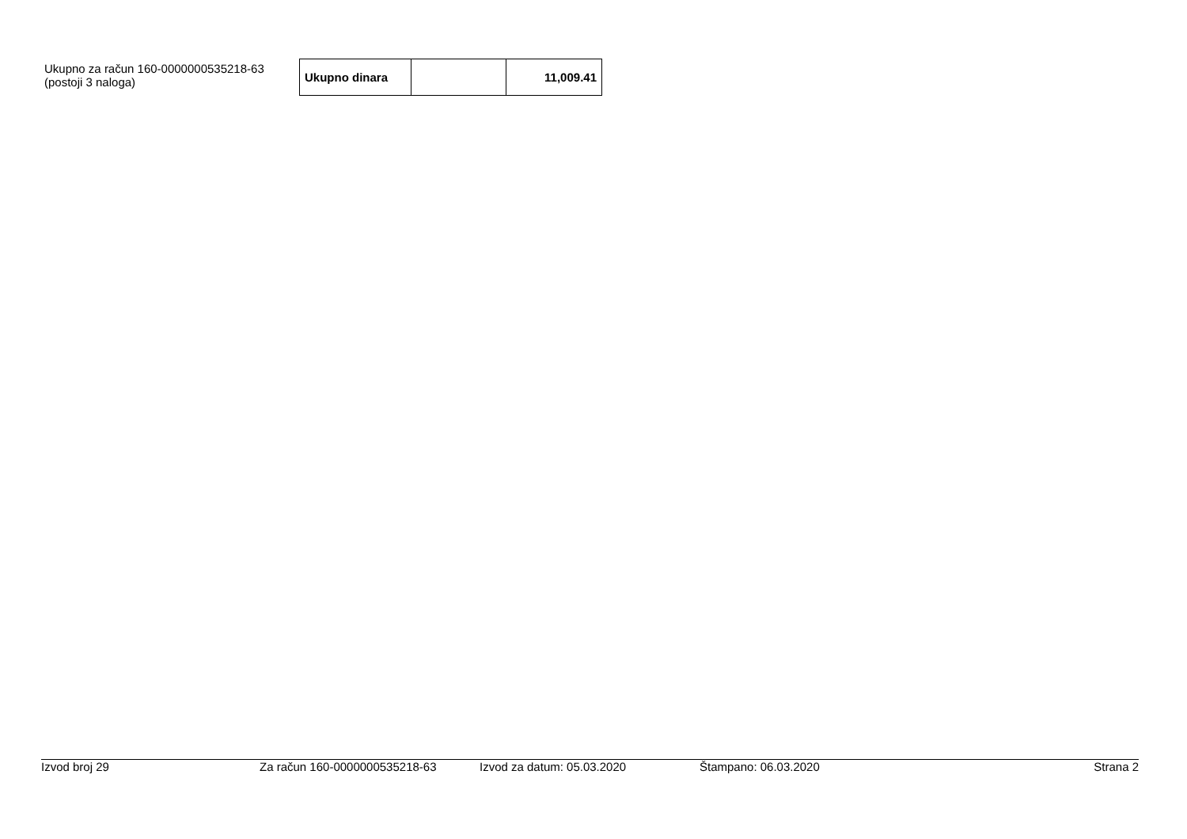Ukupno za račun 160-0000000535218-63
(postoji 3 naloga)
| Ukupno dinara | | 11,009.41 |
Izvod broj 29 Za račun 160-0000000535218-63 Izvod za datum: 05.03.2020 Štampano: 06.03.2020 Strana 2